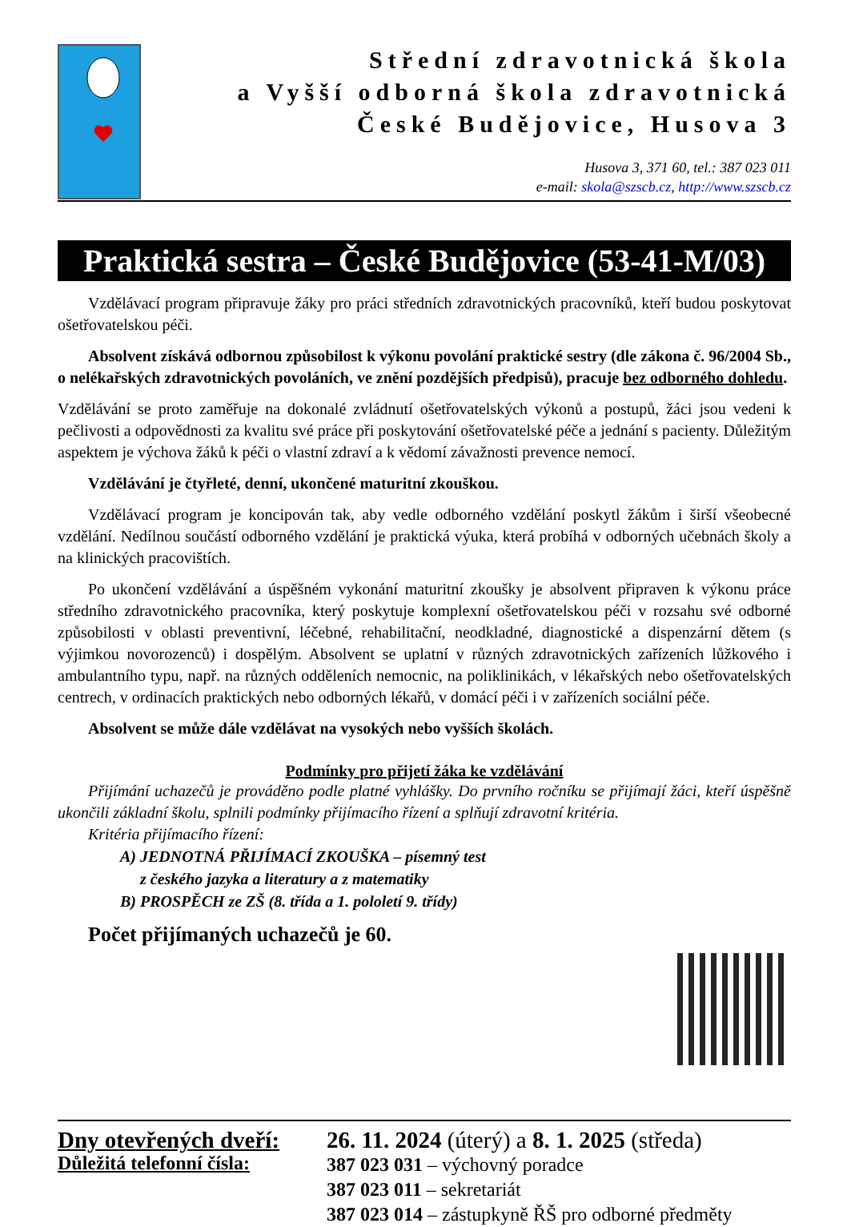Střední zdravotnická škola
a Vyšší odborná škola zdravotnická
České Budějovice, Husova 3
Husova 3, 371 60, tel.: 387 023 011
e-mail: skola@szscb.cz, http://www.szscb.cz
Praktická sestra – České Budějovice (53-41-M/03)
Vzdělávací program připravuje žáky pro práci středních zdravotnických pracovníků, kteří budou poskytovat ošetřovatelskou péči.
Absolvent získává odbornou způsobilost k výkonu povolání praktické sestry (dle zákona č. 96/2004 Sb., o nelékařských zdravotnických povoláních, ve znění pozdějších předpisů), pracuje bez odborného dohledu.
Vzdělávání se proto zaměřuje na dokonalé zvládnutí ošetřovatelských výkonů a postupů, žáci jsou vedeni k pečlivosti a odpovědnosti za kvalitu své práce při poskytování ošetřovatelské péče a jednání s pacienty. Důležitým aspektem je výchova žáků k péči o vlastní zdraví a k vědomí závažnosti prevence nemocí.
Vzdělávání je čtyřleté, denní, ukončené maturitní zkouškou.
Vzdělávací program je koncipován tak, aby vedle odborného vzdělání poskytl žákům i širší všeobecné vzdělání. Nedílnou součástí odborného vzdělání je praktická výuka, která probíhá v odborných učebnách školy a na klinických pracovištích.
Po ukončení vzdělávání a úspěšném vykonání maturitní zkoušky je absolvent připraven k výkonu práce středního zdravotnického pracovníka, který poskytuje komplexní ošetřovatelskou péči v rozsahu své odborné způsobilosti v oblasti preventivní, léčebné, rehabilitační, neodkladné, diagnostické a dispenzární dětem (s výjimkou novorozenců) i dospělým. Absolvent se uplatní v různých zdravotnických zařízeních lůžkového i ambulantního typu, např. na různých odděleních nemocnic, na poliklinikách, v lékařských nebo ošetřovatelských centrech, v ordinacích praktických nebo odborných lékařů, v domácí péči i v zařízeních sociální péče.
Absolvent se může dále vzdělávat na vysokých nebo vyšších školách.
Podmínky pro přijetí žáka ke vzdělávání
Přijímání uchazečů je prováděno podle platné vyhlášky. Do prvního ročníku se přijímají žáci, kteří úspěšně ukončili základní školu, splnili podmínky přijímacího řízení a splňují zdravotní kritéria.
Kritéria přijímacího řízení:
A) JEDNOTNÁ PŘIJÍMACÍ ZKOUŠKA – písemný test
z českého jazyka a literatury a z matematiky
B) PROSPĚCH ze ZŠ (8. třída a 1. pololetí 9. třídy)
Počet přijímaných uchazečů je 60.
Dny otevřených dveří:
Důležitá telefonní čísla:
26. 11. 2024 (úterý) a 8. 1. 2025 (středa)
387 023 031 – výchovný poradce
387 023 011 – sekretariát
387 023 014 – zástupkyně ŘŠ pro odborné předměty